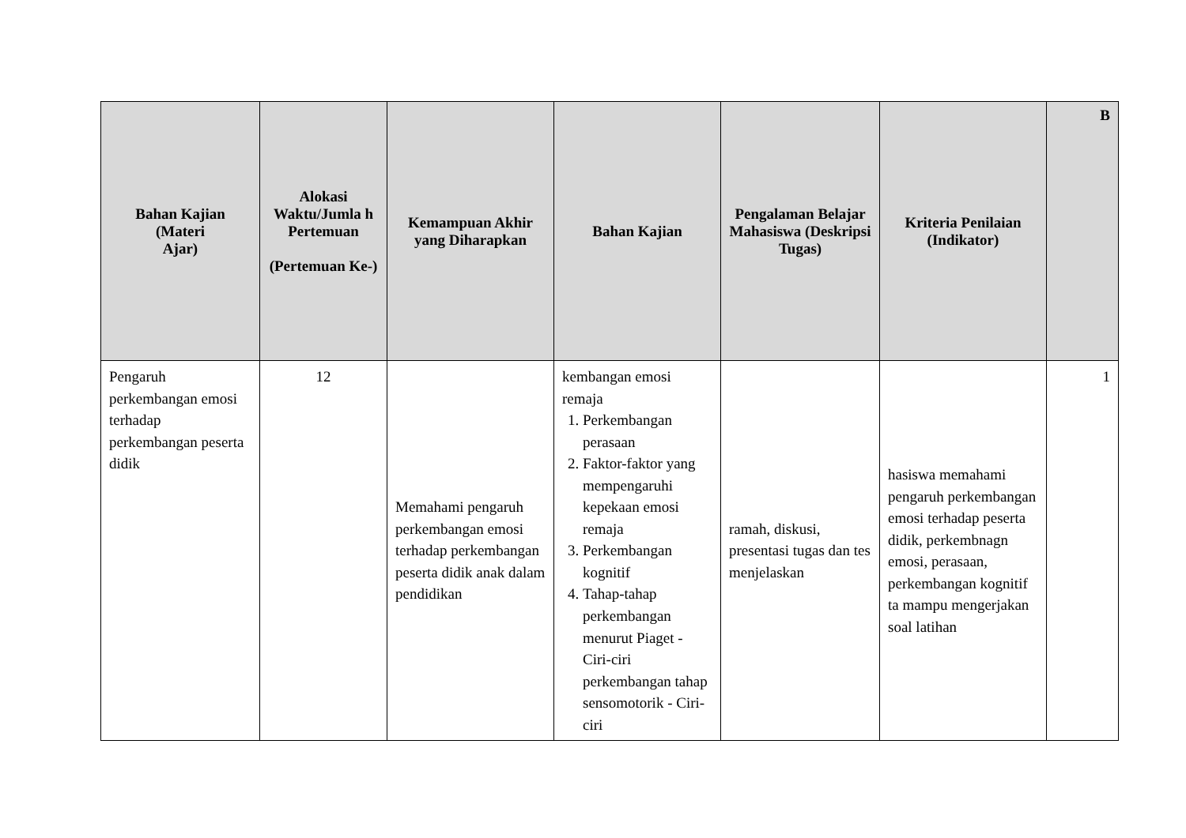| Bahan Kajian (Materi Ajar) | Alokasi Waktu/Jumla h Pertemuan (Pertemuan Ke-) | Kemampuan Akhir yang Diharapkan | Bahan Kajian | Pengalaman Belajar Mahasiswa (Deskripsi Tugas) | Kriteria Penilaian (Indikator) | B |
| --- | --- | --- | --- | --- | --- | --- |
| Pengaruh perkembangan emosi terhadap perkembangan peserta didik | 12 | Memahami pengaruh perkembangan emosi terhadap perkembangan peserta didik anak dalam pendidikan | kembangan emosi remaja 1. Perkembangan perasaan 2. Faktor-faktor yang mempengaruhi kepekaan emosi remaja 3. Perkembangan kognitif 4. Tahap-tahap perkembangan menurut Piaget - Ciri-ciri perkembangan tahap sensomotorik - Ciri-ciri | ramah, diskusi, presentasi tugas dan tes menjelaskan | hasiswa memahami pengaruh perkembangan emosi terhadap peserta didik, perkembnagn emosi, perasaan, perkembangan kognitif ta mampu mengerjakan soal latihan | 1 |